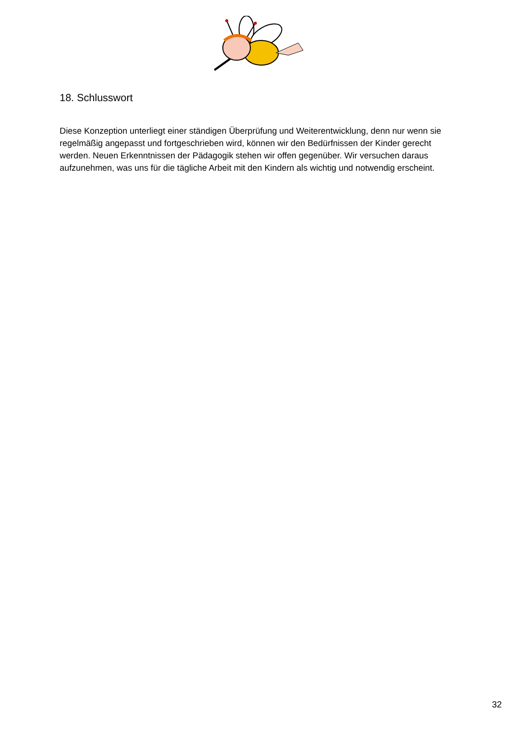18. Schlusswort
Diese Konzeption unterliegt einer ständigen Überprüfung und Weiterentwicklung, denn nur wenn sie regelmäßig angepasst und fortgeschrieben wird, können wir den Bedürfnissen der Kinder gerecht werden. Neuen Erkenntnissen der Pädagogik stehen wir offen gegenüber. Wir versuchen daraus aufzunehmen, was uns für die tägliche Arbeit mit den Kindern als wichtig und notwendig erscheint.
32